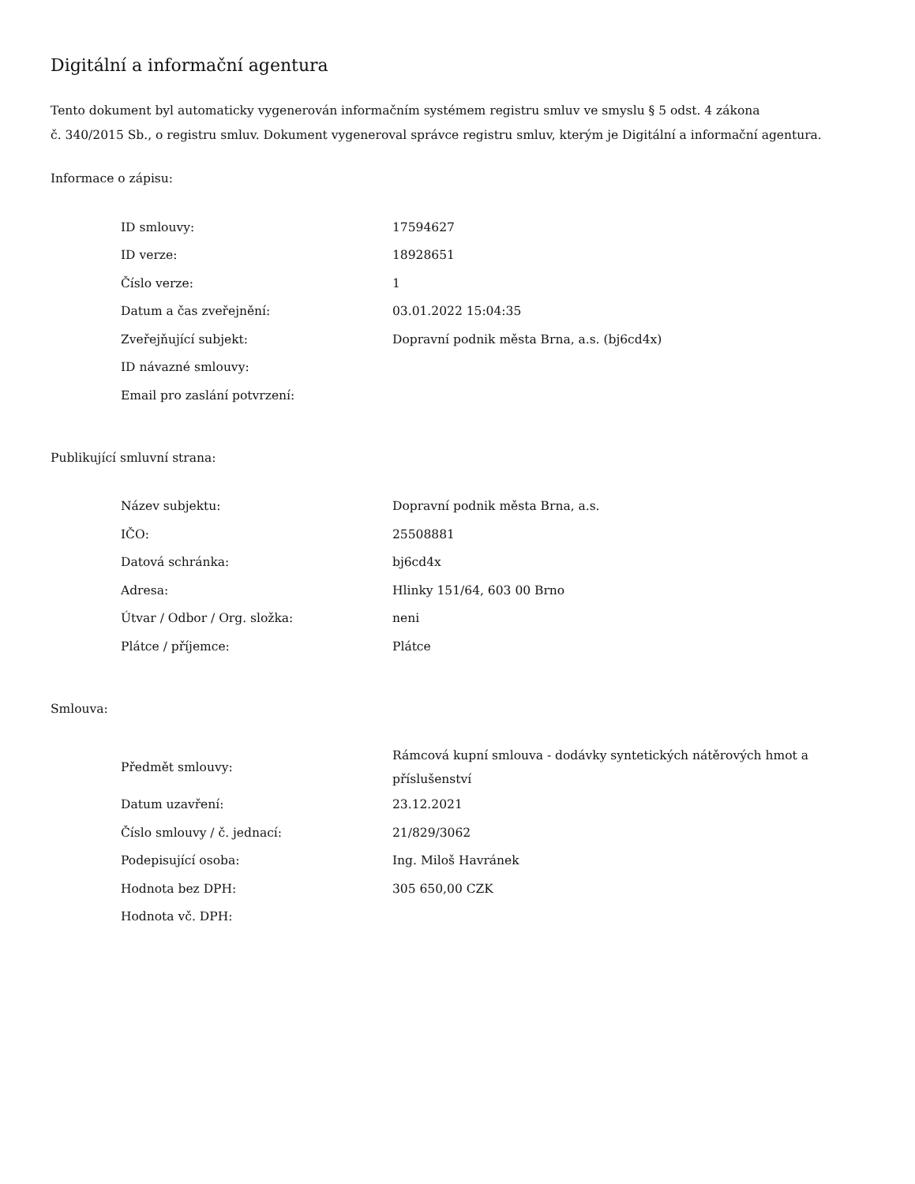Digitální a informační agentura
Tento dokument byl automaticky vygenerován informačním systémem registru smluv ve smyslu § 5 odst. 4 zákona
č. 340/2015 Sb., o registru smluv. Dokument vygeneroval správce registru smluv, kterým je Digitální a informační agentura.
Informace o zápisu:
| ID smlouvy: | 17594627 |
| ID verze: | 18928651 |
| Číslo verze: | 1 |
| Datum a čas zveřejnění: | 03.01.2022 15:04:35 |
| Zveřejňující subjekt: | Dopravní podnik města Brna, a.s. (bj6cd4x) |
| ID návazné smlouvy: | |
| Email pro zaslání potvrzení: | |
Publikující smluvní strana:
| Název subjektu: | Dopravní podnik města Brna, a.s. |
| IČO: | 25508881 |
| Datová schránka: | bj6cd4x |
| Adresa: | Hlinky 151/64, 603 00 Brno |
| Útvar / Odbor / Org. složka: | neni |
| Plátce / příjemce: | Plátce |
Smlouva:
| Předmět smlouvy: | Rámcová kupní smlouva - dodávky syntetických nátěrových hmot a příslušenství |
| Datum uzavření: | 23.12.2021 |
| Číslo smlouvy / č. jednací: | 21/829/3062 |
| Podepisující osoba: | Ing. Miloš Havránek |
| Hodnota bez DPH: | 305 650,00 CZK |
| Hodnota vč. DPH: | |